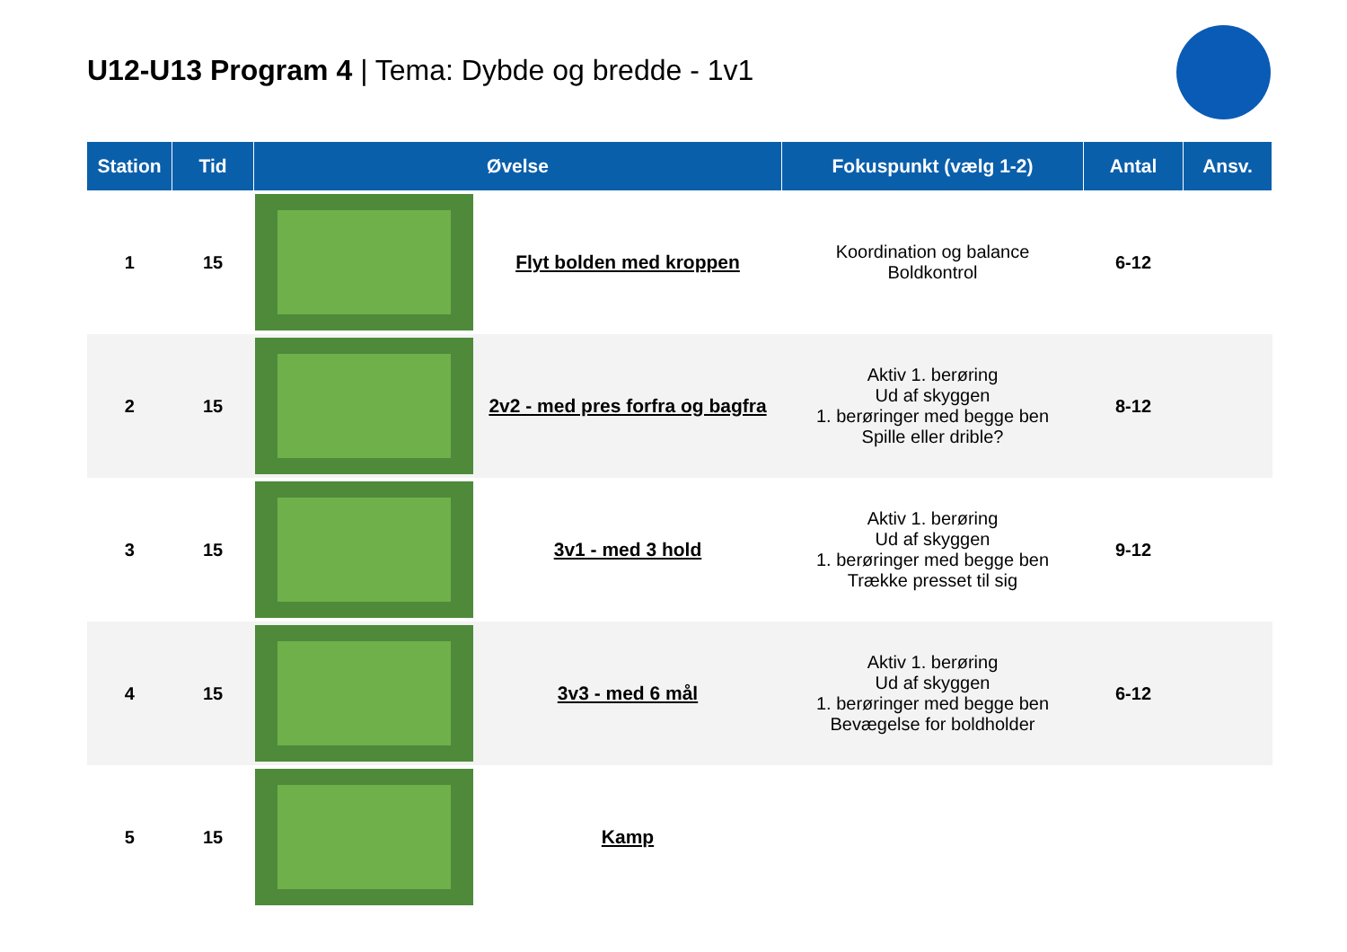U12-U13 Program 4 | Tema: Dybde og bredde - 1v1
| Station | Tid | Øvelse | | Fokuspunkt (vælg 1-2) | Antal | Ansv. |
| --- | --- | --- | --- | --- | --- | --- |
| 1 | 15 | | Flyt bolden med kroppen | Koordination og balance Boldkontrol | 6-12 | |
| 2 | 15 | | 2v2 - med pres forfra og bagfra | Aktiv 1. berøring Ud af skyggen 1. berøringer med begge ben Spille eller drible? | 8-12 | |
| 3 | 15 | | 3v1 - med 3 hold | Aktiv 1. berøring Ud af skyggen 1. berøringer med begge ben Trække presset til sig | 9-12 | |
| 4 | 15 | | 3v3 - med 6 mål | Aktiv 1. berøring Ud af skyggen 1. berøringer med begge ben Bevægelse for boldholder | 6-12 | |
| 5 | 15 | | Kamp | | | |